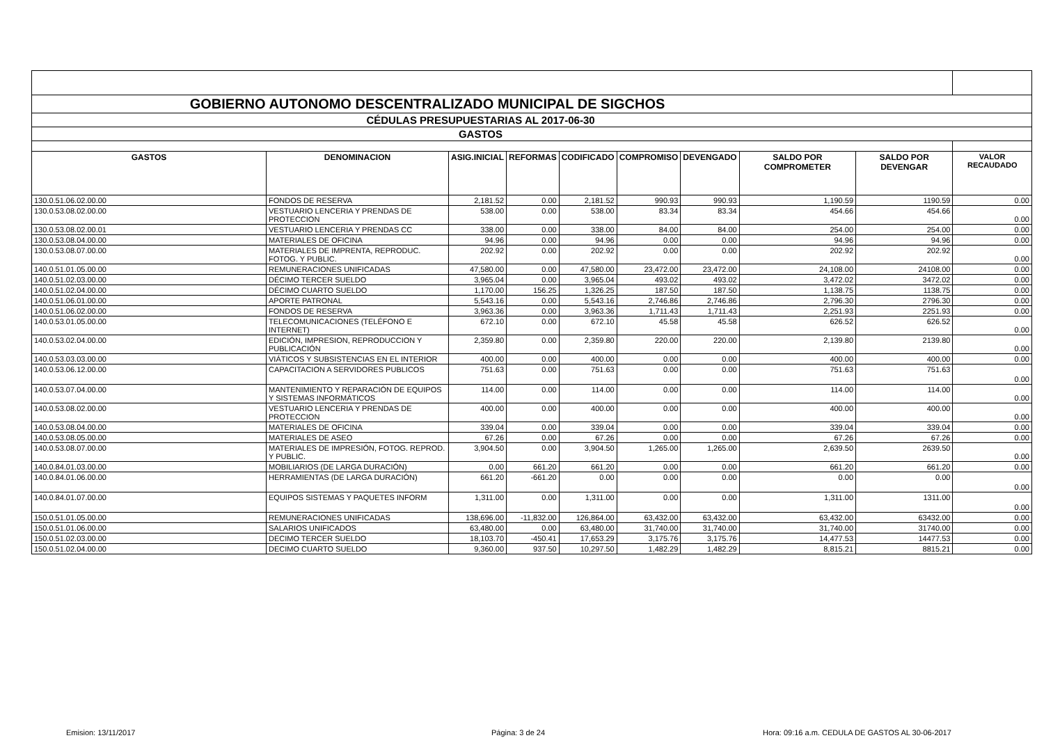| GOBIERNO AUTONOMO DESCENTRALIZADO MUNICIPAL DE SIGCHOS | | | | | | | | | |
| CÉDULAS PRESUPUESTARIAS AL 2017-06-30 | | | | | | | | | |
| GASTOS | | | | | | | | | |
| GASTOS | DENOMINACION | ASIG.INICIAL | REFORMAS | CODIFICADO | COMPROMISO | DEVENGADO | SALDO POR COMPROMETER | SALDO POR DEVENGAR | VALOR RECAUDADO |
| 130.0.51.06.02.00.00 | FONDOS DE RESERVA | 2,181.52 | 0.00 | 2,181.52 | 990.93 | 990.93 | 1,190.59 | 1190.59 | 0.00 |
| 130.0.53.08.02.00.00 | VESTUARIO LENCERIA Y PRENDAS DE PROTECCION | 538.00 | 0.00 | 538.00 | 83.34 | 83.34 | 454.66 | 454.66 | 0.00 |
| 130.0.53.08.02.00.01 | VESTUARIO LENCERIA Y PRENDAS CC | 338.00 | 0.00 | 338.00 | 84.00 | 84.00 | 254.00 | 254.00 | 0.00 |
| 130.0.53.08.04.00.00 | MATERIALES DE OFICINA | 94.96 | 0.00 | 94.96 | 0.00 | 0.00 | 94.96 | 94.96 | 0.00 |
| 130.0.53.08.07.00.00 | MATERIALES DE IMPRENTA, REPRODUC. FOTOG. Y PUBLIC. | 202.92 | 0.00 | 202.92 | 0.00 | 0.00 | 202.92 | 202.92 | 0.00 |
| 140.0.51.01.05.00.00 | REMUNERACIONES UNIFICADAS | 47,580.00 | 0.00 | 47,580.00 | 23,472.00 | 23,472.00 | 24,108.00 | 24108.00 | 0.00 |
| 140.0.51.02.03.00.00 | DÉCIMO TERCER SUELDO | 3,965.04 | 0.00 | 3,965.04 | 493.02 | 493.02 | 3,472.02 | 3472.02 | 0.00 |
| 140.0.51.02.04.00.00 | DÉCIMO CUARTO SUELDO | 1,170.00 | 156.25 | 1,326.25 | 187.50 | 187.50 | 1,138.75 | 1138.75 | 0.00 |
| 140.0.51.06.01.00.00 | APORTE PATRONAL | 5,543.16 | 0.00 | 5,543.16 | 2,746.86 | 2,746.86 | 2,796.30 | 2796.30 | 0.00 |
| 140.0.51.06.02.00.00 | FONDOS DE RESERVA | 3,963.36 | 0.00 | 3,963.36 | 1,711.43 | 1,711.43 | 2,251.93 | 2251.93 | 0.00 |
| 140.0.53.01.05.00.00 | TELECOMUNICACIONES (TELÉFONO E INTERNET) | 672.10 | 0.00 | 672.10 | 45.58 | 45.58 | 626.52 | 626.52 | 0.00 |
| 140.0.53.02.04.00.00 | EDICIÓN, IMPRESION, REPRODUCCION Y PUBLICACIÓN | 2,359.80 | 0.00 | 2,359.80 | 220.00 | 220.00 | 2,139.80 | 2139.80 | 0.00 |
| 140.0.53.03.03.00.00 | VIÁTICOS Y SUBSISTENCIAS EN EL INTERIOR | 400.00 | 0.00 | 400.00 | 0.00 | 0.00 | 400.00 | 400.00 | 0.00 |
| 140.0.53.06.12.00.00 | CAPACITACION A SERVIDORES PUBLICOS | 751.63 | 0.00 | 751.63 | 0.00 | 0.00 | 751.63 | 751.63 | 0.00 |
| 140.0.53.07.04.00.00 | MANTENIMIENTO Y REPARACIÓN DE EQUIPOS Y SISTEMAS INFORMÁTICOS | 114.00 | 0.00 | 114.00 | 0.00 | 0.00 | 114.00 | 114.00 | 0.00 |
| 140.0.53.08.02.00.00 | VESTUARIO LENCERIA Y PRENDAS DE PROTECCION | 400.00 | 0.00 | 400.00 | 0.00 | 0.00 | 400.00 | 400.00 | 0.00 |
| 140.0.53.08.04.00.00 | MATERIALES DE OFICINA | 339.04 | 0.00 | 339.04 | 0.00 | 0.00 | 339.04 | 339.04 | 0.00 |
| 140.0.53.08.05.00.00 | MATERIALES DE ASEO | 67.26 | 0.00 | 67.26 | 0.00 | 0.00 | 67.26 | 67.26 | 0.00 |
| 140.0.53.08.07.00.00 | MATERIALES DE IMPRESIÓN, FOTOG. REPROD. Y PUBLIC. | 3,904.50 | 0.00 | 3,904.50 | 1,265.00 | 1,265.00 | 2,639.50 | 2639.50 | 0.00 |
| 140.0.84.01.03.00.00 | MOBILIARIOS (DE LARGA DURACIÓN) | 0.00 | 661.20 | 661.20 | 0.00 | 0.00 | 661.20 | 661.20 | 0.00 |
| 140.0.84.01.06.00.00 | HERRAMIENTAS (DE LARGA DURACIÓN) | 661.20 | -661.20 | 0.00 | 0.00 | 0.00 | 0.00 | 0.00 | 0.00 |
| 140.0.84.01.07.00.00 | EQUIPOS SISTEMAS Y PAQUETES INFORM | 1,311.00 | 0.00 | 1,311.00 | 0.00 | 0.00 | 1,311.00 | 1311.00 | 0.00 |
| 150.0.51.01.05.00.00 | REMUNERACIONES UNIFICADAS | 138,696.00 | -11,832.00 | 126,864.00 | 63,432.00 | 63,432.00 | 63,432.00 | 63432.00 | 0.00 |
| 150.0.51.01.06.00.00 | SALARIOS UNIFICADOS | 63,480.00 | 0.00 | 63,480.00 | 31,740.00 | 31,740.00 | 31,740.00 | 31740.00 | 0.00 |
| 150.0.51.02.03.00.00 | DECIMO TERCER SUELDO | 18,103.70 | -450.41 | 17,653.29 | 3,175.76 | 3,175.76 | 14,477.53 | 14477.53 | 0.00 |
| 150.0.51.02.04.00.00 | DECIMO CUARTO SUELDO | 9,360.00 | 937.50 | 10,297.50 | 1,482.29 | 1,482.29 | 8,815.21 | 8815.21 | 0.00 |
Emision: 13/11/2017 Página: 3 de 24
Hora: 09:16 a.m. CEDULA DE GASTOS AL 30-06-2017